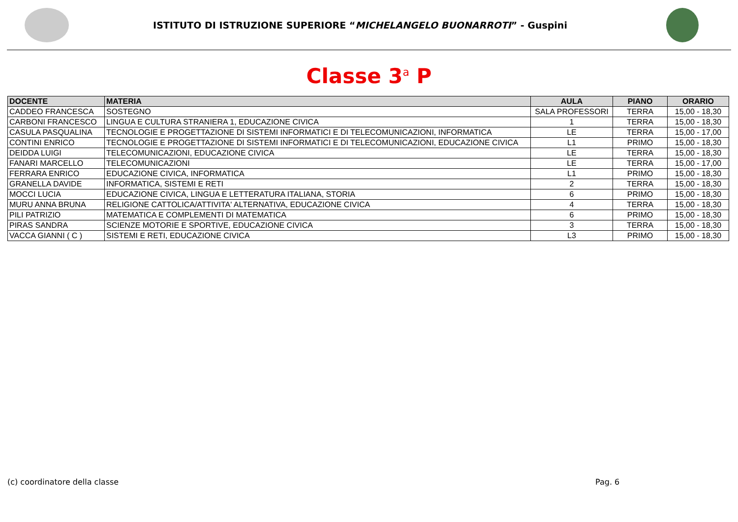ISTITUTO DI ISTRUZIONE SUPERIORE “MICHELANGELO BUONARROTI” - Guspini
Classe 3<sup>a</sup> P
| DOCENTE | MATERIA | AULA | PIANO | ORARIO |
| --- | --- | --- | --- | --- |
| CADDEO FRANCESCA | SOSTEGNO | SALA PROFESSORI | TERRA | 15,00 - 18,30 |
| CARBONI FRANCESCO | LINGUA E CULTURA STRANIERA 1, EDUCAZIONE CIVICA | 1 | TERRA | 15,00 - 18,30 |
| CASULA PASQUALINA | TECNOLOGIE E PROGETTAZIONE DI SISTEMI INFORMATICI E DI TELECOMUNICAZIONI, INFORMATICA | LE | TERRA | 15,00 - 17,00 |
| CONTINI ENRICO | TECNOLOGIE E PROGETTAZIONE DI SISTEMI INFORMATICI E DI TELECOMUNICAZIONI, EDUCAZIONE CIVICA | L1 | PRIMO | 15,00 - 18,30 |
| DEIDDA LUIGI | TELECOMUNICAZIONI, EDUCAZIONE CIVICA | LE | TERRA | 15,00 - 18,30 |
| FANARI MARCELLO | TELECOMUNICAZIONI | LE | TERRA | 15,00 - 17,00 |
| FERRARA ENRICO | EDUCAZIONE CIVICA, INFORMATICA | L1 | PRIMO | 15,00 - 18,30 |
| GRANELLA DAVIDE | INFORMATICA, SISTEMI E RETI | 2 | TERRA | 15,00 - 18,30 |
| MOCCI LUCIA | EDUCAZIONE CIVICA, LINGUA E LETTERATURA ITALIANA, STORIA | 6 | PRIMO | 15,00 - 18,30 |
| MURU ANNA BRUNA | RELIGIONE CATTOLICA/ATTIVITA' ALTERNATIVA, EDUCAZIONE CIVICA | 4 | TERRA | 15,00 - 18,30 |
| PILI PATRIZIO | MATEMATICA E COMPLEMENTI DI MATEMATICA | 6 | PRIMO | 15,00 - 18,30 |
| PIRAS SANDRA | SCIENZE MOTORIE E SPORTIVE, EDUCAZIONE CIVICA | 3 | TERRA | 15,00 - 18,30 |
| VACCA GIANNI ( C ) | SISTEMI E RETI, EDUCAZIONE CIVICA | L3 | PRIMO | 15,00 - 18,30 |
(c) coordinatore della classe Pag. 6